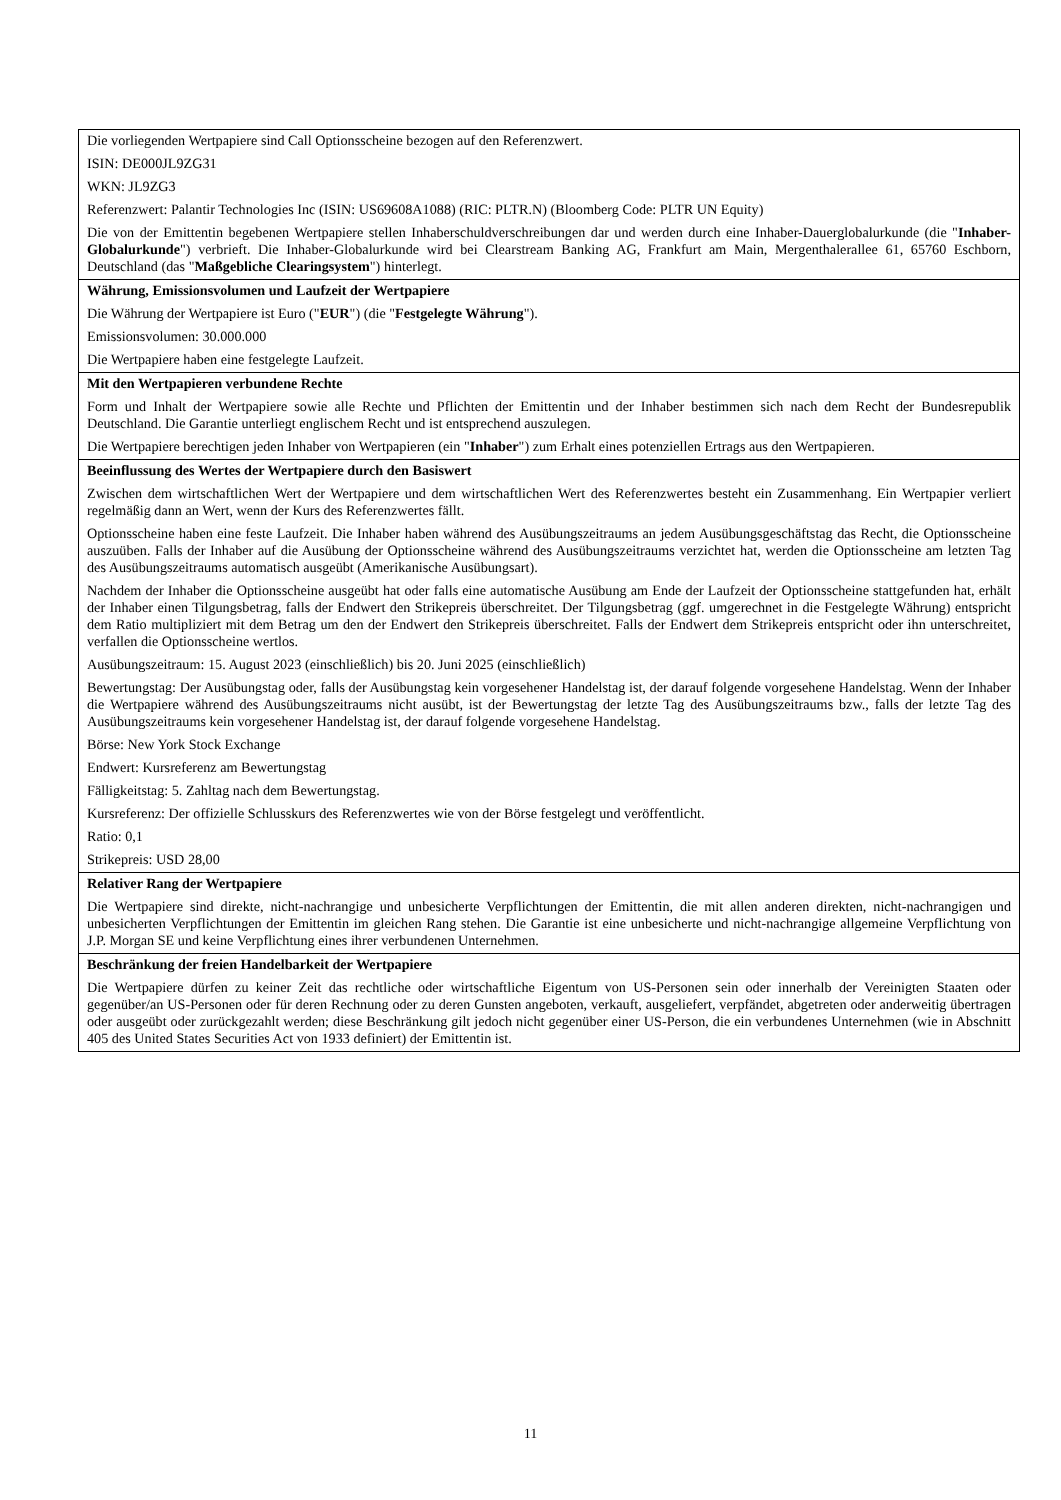| Die vorliegenden Wertpapiere sind Call Optionsscheine bezogen auf den Referenzwert. ISIN: DE000JL9ZG31 WKN: JL9ZG3 Referenzwert: Palantir Technologies Inc (ISIN: US69608A1088) (RIC: PLTR.N) (Bloomberg Code: PLTR UN Equity) Die von der Emittentin begebenen Wertpapiere stellen Inhaberschuldverschreibungen dar und werden durch eine Inhaber-Dauerglobalurkunde (die " Inhaber-Globalurkunde ") verbrieft. Die Inhaber-Globalurkunde wird bei Clearstream Banking AG, Frankfurt am Main, Mergenthalerallee 61, 65760 Eschborn, Deutschland (das " Maßgebliche Clearingsystem ") hinterlegt. |
| Währung, Emissionsvolumen und Laufzeit der Wertpapiere Die Währung der Wertpapiere ist Euro (" EUR ") (die " Festgelegte Währung "). Emissionsvolumen: 30.000.000 Die Wertpapiere haben eine festgelegte Laufzeit. |
| Mit den Wertpapieren verbundene Rechte Form und Inhalt der Wertpapiere sowie alle Rechte und Pflichten der Emittentin und der Inhaber bestimmen sich nach dem Recht der Bundesrepublik Deutschland. Die Garantie unterliegt englischem Recht und ist entsprechend auszulegen. Die Wertpapiere berechtigen jeden Inhaber von Wertpapieren (ein " Inhaber ") zum Erhalt eines potenziellen Ertrags aus den Wertpapieren. |
| Beeinflussung des Wertes der Wertpapiere durch den Basiswert Zwischen dem wirtschaftlichen Wert der Wertpapiere und dem wirtschaftlichen Wert des Referenzwertes besteht ein Zusammenhang. Ein Wertpapier verliert regelmäßig dann an Wert, wenn der Kurs des Referenzwertes fällt. Optionsscheine haben eine feste Laufzeit. Die Inhaber haben während des Ausübungszeitraums an jedem Ausübungsgeschäftstag das Recht, die Optionsscheine auszuüben. Falls der Inhaber auf die Ausübung der Optionsscheine während des Ausübungszeitraums verzichtet hat, werden die Optionsscheine am letzten Tag des Ausübungszeitraums automatisch ausgeübt (Amerikanische Ausübungsart). Nachdem der Inhaber die Optionsscheine ausgeübt hat oder falls eine automatische Ausübung am Ende der Laufzeit der Optionsscheine stattgefunden hat, erhält der Inhaber einen Tilgungsbetrag, falls der Endwert den Strikepreis überschreitet. Der Tilgungsbetrag (ggf. umgerechnet in die Festgelegte Währung) entspricht dem Ratio multipliziert mit dem Betrag um den der Endwert den Strikepreis überschreitet. Falls der Endwert dem Strikepreis entspricht oder ihn unterschreitet, verfallen die Optionsscheine wertlos. Ausübungszeitraum: 15. August 2023 (einschließlich) bis 20. Juni 2025 (einschließlich) Bewertungstag: Der Ausübungstag oder, falls der Ausübungstag kein vorgesehener Handelstag ist, der darauf folgende vorgesehene Handelstag. Wenn der Inhaber die Wertpapiere während des Ausübungszeitraums nicht ausübt, ist der Bewertungstag der letzte Tag des Ausübungszeitraums bzw., falls der letzte Tag des Ausübungszeitraums kein vorgesehener Handelstag ist, der darauf folgende vorgesehene Handelstag. Börse: New York Stock Exchange Endwert: Kursreferenz am Bewertungstag Fälligkeitstag: 5. Zahltag nach dem Bewertungstag. Kursreferenz: Der offizielle Schlusskurs des Referenzwertes wie von der Börse festgelegt und veröffentlicht. Ratio: 0,1 Strikepreis: USD 28,00 |
| Relativer Rang der Wertpapiere Die Wertpapiere sind direkte, nicht-nachrangige und unbesicherte Verpflichtungen der Emittentin, die mit allen anderen direkten, nicht-nachrangigen und unbesicherten Verpflichtungen der Emittentin im gleichen Rang stehen. Die Garantie ist eine unbesicherte und nicht-nachrangige allgemeine Verpflichtung von J.P. Morgan SE und keine Verpflichtung eines ihrer verbundenen Unternehmen. |
| Beschränkung der freien Handelbarkeit der Wertpapiere Die Wertpapiere dürfen zu keiner Zeit das rechtliche oder wirtschaftliche Eigentum von US-Personen sein oder innerhalb der Vereinigten Staaten oder gegenüber/an US-Personen oder für deren Rechnung oder zu deren Gunsten angeboten, verkauft, ausgeliefert, verpfändet, abgetreten oder anderweitig übertragen oder ausgeübt oder zurückgezahlt werden; diese Beschränkung gilt jedoch nicht gegenüber einer US-Person, die ein verbundenes Unternehmen (wie in Abschnitt 405 des United States Securities Act von 1933 definiert) der Emittentin ist. |
11